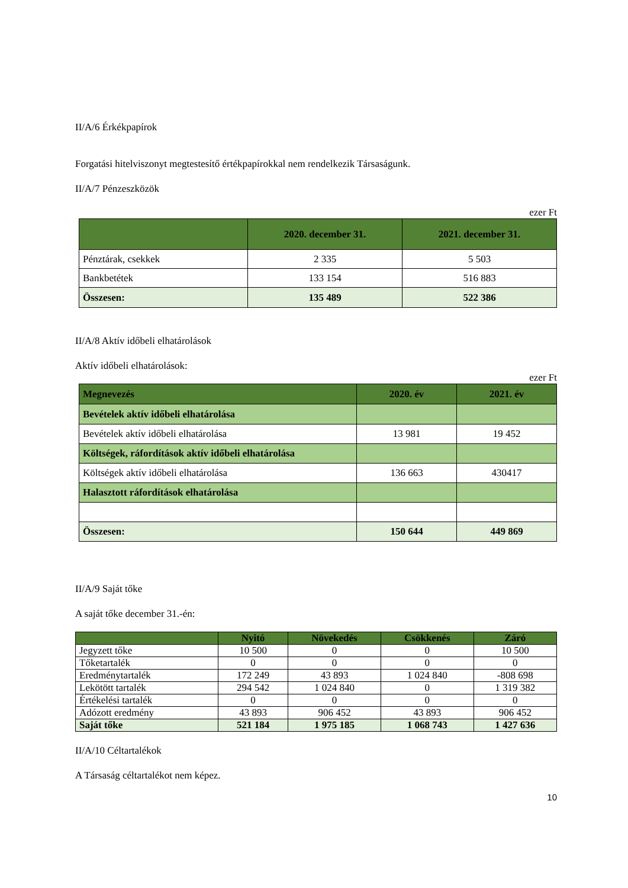II/A/6 Érkékpapírok
Forgatási hitelviszonyt megtestesítő értékpapírokkal nem rendelkezik Társaságunk.
II/A/7 Pénzeszközök
ezer Ft
| | 2020. december 31. | 2021. december 31. |
| --- | --- | --- |
| Pénztárak, csekkek | 2 335 | 5 503 |
| Bankbetétek | 133 154 | 516 883 |
| Összesen: | 135 489 | 522 386 |
II/A/8 Aktív időbeli elhatárolások
Aktív időbeli elhatárolások:
ezer Ft
| Megnevezés | 2020. év | 2021. év |
| --- | --- | --- |
| Bevételek aktív időbeli elhatárolása | | |
| Bevételek aktív időbeli elhatárolása | 13 981 | 19 452 |
| Költségek, ráfordítások aktív időbeli elhatárolása | | |
| Költségek aktív időbeli elhatárolása | 136 663 | 430417 |
| Halasztott ráfordítások elhatárolása | | |
| Összesen: | 150 644 | 449 869 |
II/A/9 Saját tőke
A saját tőke december 31.-én:
| | Nyitó | Növekedés | Csökkenés | Záró |
| --- | --- | --- | --- | --- |
| Jegyzett tőke | 10 500 | 0 | 0 | 10 500 |
| Tőketartalék | 0 | 0 | 0 | 0 |
| Eredménytartalék | 172 249 | 43 893 | 1 024 840 | -808 698 |
| Lekötött tartalék | 294 542 | 1 024 840 | 0 | 1 319 382 |
| Értékelési tartalék | 0 | 0 | 0 | 0 |
| Adózott eredmény | 43 893 | 906 452 | 43 893 | 906 452 |
| Saját tőke | 521 184 | 1 975 185 | 1 068 743 | 1 427 636 |
II/A/10 Céltartalékok
A Társaság céltartalékot nem képez.
10